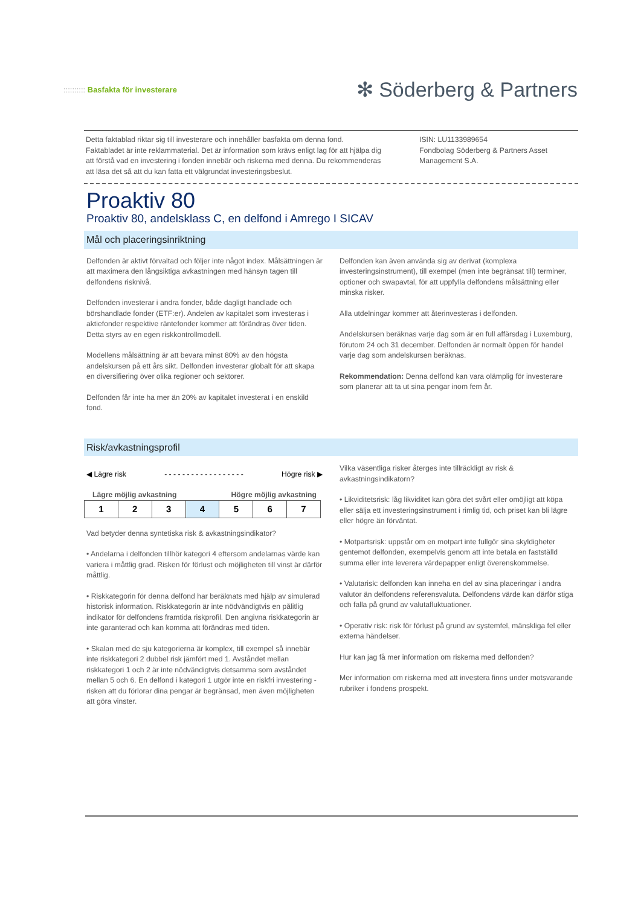:::::::::: Basfakta för investerare
✻ Söderberg & Partners
Detta faktablad riktar sig till investerare och innehåller basfakta om denna fond. Faktabladet är inte reklammaterial. Det är information som krävs enligt lag för att hjälpa dig att förstå vad en investering i fonden innebär och riskerna med denna. Du rekommenderas att läsa det så att du kan fatta ett välgrundat investeringsbeslut.
ISIN: LU1133989654
Fondbolag Söderberg & Partners Asset Management S.A.
Proaktiv 80
Proaktiv 80, andelsklass C, en delfond i Amrego I SICAV
Mål och placeringsinriktning
Delfonden är aktivt förvaltad och följer inte något index. Målsättningen är att maximera den långsiktiga avkastningen med hänsyn tagen till delfondens risknivå.
Delfonden investerar i andra fonder, både dagligt handlade och börshandlade fonder (ETF:er). Andelen av kapitalet som investeras i aktiefonder respektive räntefonder kommer att förändras över tiden. Detta styrs av en egen riskkontrollmodell.
Modellens målsättning är att bevara minst 80% av den högsta andelskursen på ett års sikt. Delfonden investerar globalt för att skapa en diversifiering över olika regioner och sektorer.
Delfonden får inte ha mer än 20% av kapitalet investerat i en enskild fond.
Delfonden kan även använda sig av derivat (komplexa investeringsinstrument), till exempel (men inte begränsat till) terminer, optioner och swapavtal, för att uppfylla delfondens målsättning eller minska risker.
Alla utdelningar kommer att återinvesteras i delfonden.
Andelskursen beräknas varje dag som är en full affärsdag i Luxemburg, förutom 24 och 31 december. Delfonden är normalt öppen för handel varje dag som andelskursen beräknas.
Rekommendation: Denna delfond kan vara olämplig för investerare som planerar att ta ut sina pengar inom fem år.
Risk/avkastningsprofil
◀ Lägre risk - - - - - - - - - - - - - - - - - - Högre risk ▶
Lägre möjlig avkastning Högre möjlig avkastning
| 1 | 2 | 3 | 4 | 5 | 6 | 7 |
Vad betyder denna syntetiska risk & avkastningsindikator?
• Andelarna i delfonden tillhör kategori 4 eftersom andelarnas värde kan variera i måttlig grad. Risken för förlust och möjligheten till vinst är därför måttlig.
• Riskkategorin för denna delfond har beräknats med hjälp av simulerad historisk information. Riskkategorin är inte nödvändigtvis en pålitlig indikator för delfondens framtida riskprofil. Den angivna riskkategorin är inte garanterad och kan komma att förändras med tiden.
• Skalan med de sju kategorierna är komplex, till exempel så innebär inte riskkategori 2 dubbel risk jämfört med 1. Avståndet mellan riskkategori 1 och 2 är inte nödvändigtvis detsamma som avståndet mellan 5 och 6. En delfond i kategori 1 utgör inte en riskfri investering - risken att du förlorar dina pengar är begränsad, men även möjligheten att göra vinster.
Vilka väsentliga risker återges inte tillräckligt av risk & avkastningsindikatorn?
• Likviditetsrisk: låg likviditet kan göra det svårt eller omöjligt att köpa eller sälja ett investeringsinstrument i rimlig tid, och priset kan bli lägre eller högre än förväntat.
• Motpartsrisk: uppstår om en motpart inte fullgör sina skyldigheter gentemot delfonden, exempelvis genom att inte betala en fastställd summa eller inte leverera värdepapper enligt överenskommelse.
• Valutarisk: delfonden kan inneha en del av sina placeringar i andra valutor än delfondens referensvaluta. Delfondens värde kan därför stiga och falla på grund av valutafluktuationer.
• Operativ risk: risk för förlust på grund av systemfel, mänskliga fel eller externa händelser.
Hur kan jag få mer information om riskerna med delfonden?
Mer information om riskerna med att investera finns under motsvarande rubriker i fondens prospekt.